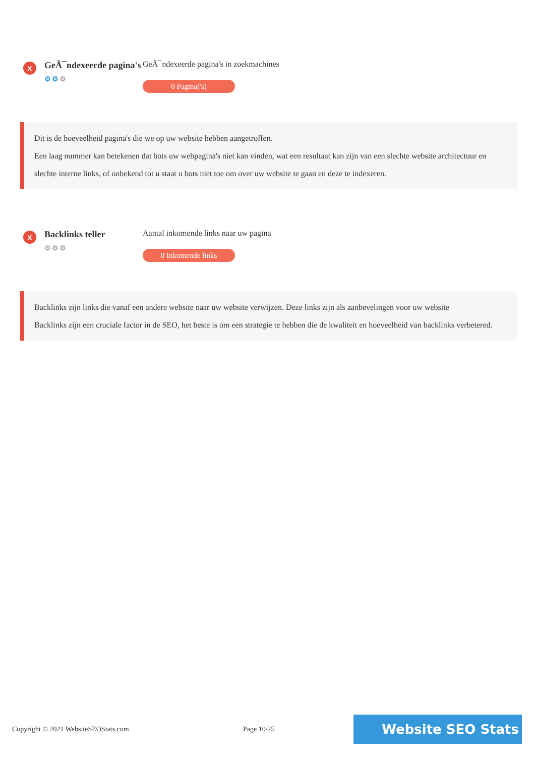x
GeÃ¯ndexeerde pagina's
⚙⚙⚙
GeÃ¯ndexeerde pagina's in zoekmachines
0 Pagina('s)
Dit is de hoeveelheid pagina's die we op uw website hebben aangetroffen.
Een laag nummer kan betekenen dat bots uw webpagina's niet kan vinden, wat een resultaat kan zijn van een slechte website architectuur en slechte interne links, of onbekend tot u staat u bots niet toe om over uw website te gaan en deze te indexeren.
x
Backlinks teller
⚙⚙⚙
Aantal inkomende links naar uw pagina
0 Inkomende links
Backlinks zijn links die vanaf een andere website naar uw website verwijzen. Deze links zijn als aanbevelingen voor uw website
Backlinks zijn een cruciale factor in de SEO, het beste is om een strategie te hebben die de kwaliteit en hoeveelheid van backlinks verbetered.
Copyright © 2021 WebsiteSEOStats.com Page 10/25
Website SEO Stats